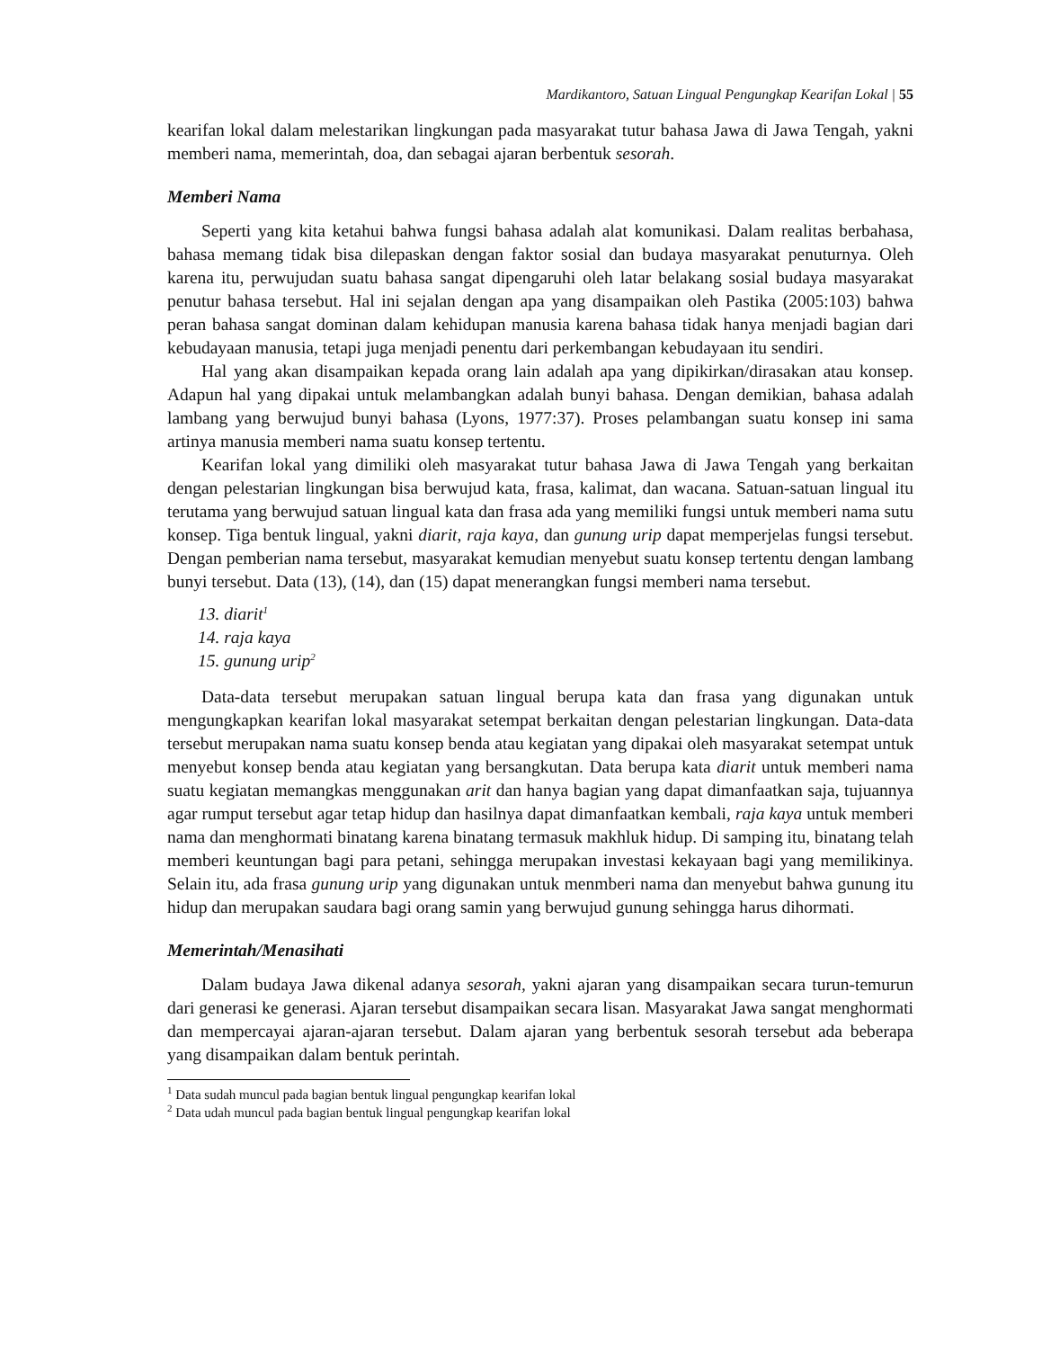Mardikantoro, Satuan Lingual Pengungkap Kearifan Lokal | 55
kearifan lokal dalam melestarikan lingkungan pada masyarakat tutur bahasa Jawa di Jawa Tengah, yakni memberi nama, memerintah, doa, dan sebagai ajaran berbentuk sesorah.
Memberi Nama
Seperti yang kita ketahui bahwa fungsi bahasa adalah alat komunikasi. Dalam realitas berbahasa, bahasa memang tidak bisa dilepaskan dengan faktor sosial dan budaya masyarakat penuturnya. Oleh karena itu, perwujudan suatu bahasa sangat dipengaruhi oleh latar belakang sosial budaya masyarakat penutur bahasa tersebut. Hal ini sejalan dengan apa yang disampaikan oleh Pastika (2005:103) bahwa peran bahasa sangat dominan dalam kehidupan manusia karena bahasa tidak hanya menjadi bagian dari kebudayaan manusia, tetapi juga menjadi penentu dari perkembangan kebudayaan itu sendiri.
Hal yang akan disampaikan kepada orang lain adalah apa yang dipikirkan/dirasakan atau konsep. Adapun hal yang dipakai untuk melambangkan adalah bunyi bahasa. Dengan demikian, bahasa adalah lambang yang berwujud bunyi bahasa (Lyons, 1977:37). Proses pelambangan suatu konsep ini sama artinya manusia memberi nama suatu konsep tertentu.
Kearifan lokal yang dimiliki oleh masyarakat tutur bahasa Jawa di Jawa Tengah yang berkaitan dengan pelestarian lingkungan bisa berwujud kata, frasa, kalimat, dan wacana. Satuan-satuan lingual itu terutama yang berwujud satuan lingual kata dan frasa ada yang memiliki fungsi untuk memberi nama sutu konsep. Tiga bentuk lingual, yakni diarit, raja kaya, dan gunung urip dapat memperjelas fungsi tersebut. Dengan pemberian nama tersebut, masyarakat kemudian menyebut suatu konsep tertentu dengan lambang bunyi tersebut. Data (13), (14), dan (15) dapat menerangkan fungsi memberi nama tersebut.
13. diarit<sup>1</sup>
14. raja kaya
15. gunung urip<sup>2</sup>
Data-data tersebut merupakan satuan lingual berupa kata dan frasa yang digunakan untuk mengungkapkan kearifan lokal masyarakat setempat berkaitan dengan pelestarian lingkungan. Data-data tersebut merupakan nama suatu konsep benda atau kegiatan yang dipakai oleh masyarakat setempat untuk menyebut konsep benda atau kegiatan yang bersangkutan. Data berupa kata diarit untuk memberi nama suatu kegiatan memangkas menggunakan arit dan hanya bagian yang dapat dimanfaatkan saja, tujuannya agar rumput tersebut agar tetap hidup dan hasilnya dapat dimanfaatkan kembali, raja kaya untuk memberi nama dan menghormati binatang karena binatang termasuk makhluk hidup. Di samping itu, binatang telah memberi keuntungan bagi para petani, sehingga merupakan investasi kekayaan bagi yang memilikinya. Selain itu, ada frasa gunung urip yang digunakan untuk menmberi nama dan menyebut bahwa gunung itu hidup dan merupakan saudara bagi orang samin yang berwujud gunung sehingga harus dihormati.
Memerintah/Menasihati
Dalam budaya Jawa dikenal adanya sesorah, yakni ajaran yang disampaikan secara turun-temurun dari generasi ke generasi. Ajaran tersebut disampaikan secara lisan. Masyarakat Jawa sangat menghormati dan mempercayai ajaran-ajaran tersebut. Dalam ajaran yang berbentuk sesorah tersebut ada beberapa yang disampaikan dalam bentuk perintah.
<sup>1</sup> Data sudah muncul pada bagian bentuk lingual pengungkap kearifan lokal
<sup>2</sup> Data udah muncul pada bagian bentuk lingual pengungkap kearifan lokal